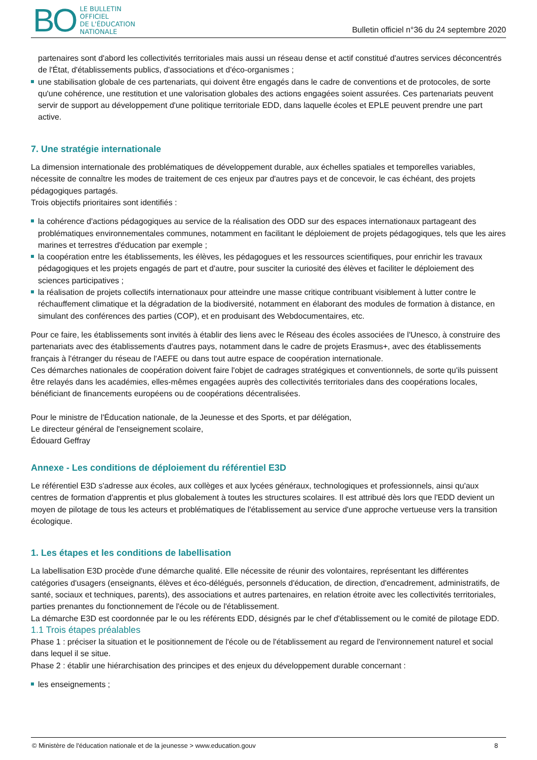BO LE BULLETIN
OFFICIEL
DE L'ÉDUCATION
NATIONALE
Bulletin officiel n°36 du 24 septembre 2020
partenaires sont d'abord les collectivités territoriales mais aussi un réseau dense et actif constitué d'autres services déconcentrés de l'État, d'établissements publics, d'associations et d'éco-organismes ;
une stabilisation globale de ces partenariats, qui doivent être engagés dans le cadre de conventions et de protocoles, de sorte qu'une cohérence, une restitution et une valorisation globales des actions engagées soient assurées. Ces partenariats peuvent servir de support au développement d'une politique territoriale EDD, dans laquelle écoles et EPLE peuvent prendre une part active.
7. Une stratégie internationale
La dimension internationale des problématiques de développement durable, aux échelles spatiales et temporelles variables, nécessite de connaître les modes de traitement de ces enjeux par d'autres pays et de concevoir, le cas échéant, des projets pédagogiques partagés.
Trois objectifs prioritaires sont identifiés :
la cohérence d'actions pédagogiques au service de la réalisation des ODD sur des espaces internationaux partageant des problématiques environnementales communes, notamment en facilitant le déploiement de projets pédagogiques, tels que les aires marines et terrestres d'éducation par exemple ;
la coopération entre les établissements, les élèves, les pédagogues et les ressources scientifiques, pour enrichir les travaux pédagogiques et les projets engagés de part et d'autre, pour susciter la curiosité des élèves et faciliter le déploiement des sciences participatives ;
la réalisation de projets collectifs internationaux pour atteindre une masse critique contribuant visiblement à lutter contre le réchauffement climatique et la dégradation de la biodiversité, notamment en élaborant des modules de formation à distance, en simulant des conférences des parties (COP), et en produisant des Webdocumentaires, etc.
Pour ce faire, les établissements sont invités à établir des liens avec le Réseau des écoles associées de l'Unesco, à construire des partenariats avec des établissements d'autres pays, notamment dans le cadre de projets Erasmus+, avec des établissements français à l'étranger du réseau de l'AEFE ou dans tout autre espace de coopération internationale.
Ces démarches nationales de coopération doivent faire l'objet de cadrages stratégiques et conventionnels, de sorte qu'ils puissent être relayés dans les académies, elles-mêmes engagées auprès des collectivités territoriales dans des coopérations locales, bénéficiant de financements européens ou de coopérations décentralisées.
Pour le ministre de l'Éducation nationale, de la Jeunesse et des Sports, et par délégation,
Le directeur général de l'enseignement scolaire,
Édouard Geffray
Annexe - Les conditions de déploiement du référentiel E3D
Le référentiel E3D s'adresse aux écoles, aux collèges et aux lycées généraux, technologiques et professionnels, ainsi qu'aux centres de formation d'apprentis et plus globalement à toutes les structures scolaires. Il est attribué dès lors que l'EDD devient un moyen de pilotage de tous les acteurs et problématiques de l'établissement au service d'une approche vertueuse vers la transition écologique.
1. Les étapes et les conditions de labellisation
La labellisation E3D procède d'une démarche qualité. Elle nécessite de réunir des volontaires, représentant les différentes catégories d'usagers (enseignants, élèves et éco-délégués, personnels d'éducation, de direction, d'encadrement, administratifs, de santé, sociaux et techniques, parents), des associations et autres partenaires, en relation étroite avec les collectivités territoriales, parties prenantes du fonctionnement de l'école ou de l'établissement.
La démarche E3D est coordonnée par le ou les référents EDD, désignés par le chef d'établissement ou le comité de pilotage EDD.
1.1 Trois étapes préalables
Phase 1 : préciser la situation et le positionnement de l'école ou de l'établissement au regard de l'environnement naturel et social dans lequel il se situe.
Phase 2 : établir une hiérarchisation des principes et des enjeux du développement durable concernant :
les enseignements ;
© Ministère de l'éducation nationale et de la jeunesse > www.education.gouv 8